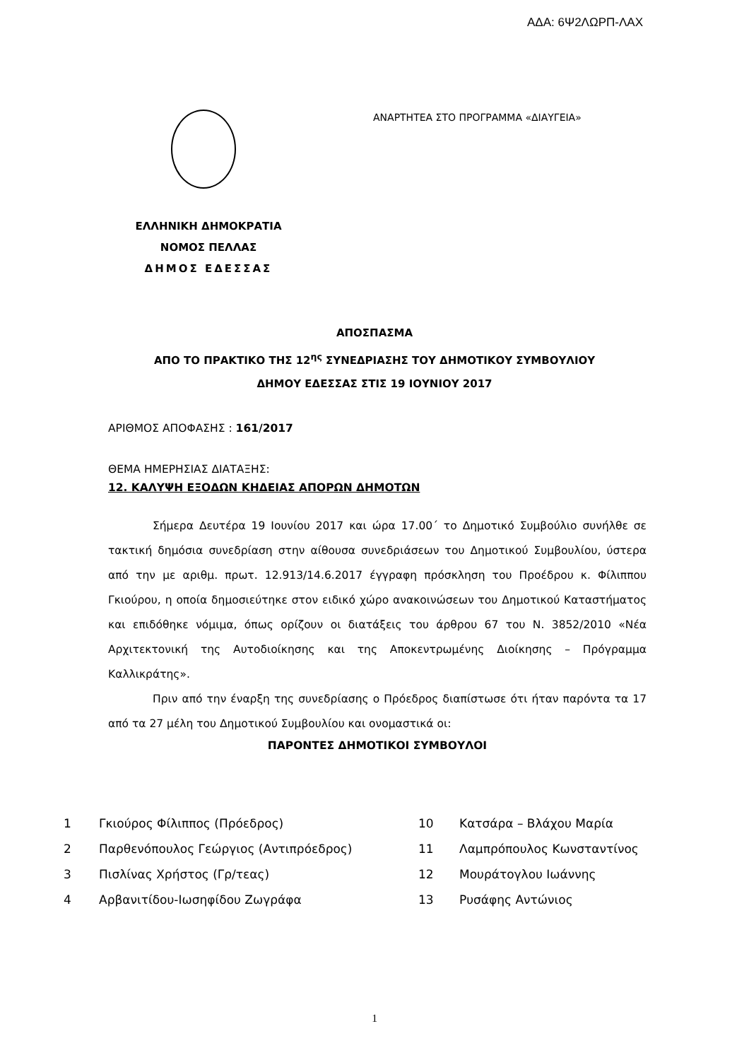ΑΔΑ: 6Ψ2ΛΩΡΠ-ΛΑΧ
ΑΝΑΡΤΗΤΕΑ ΣΤΟ ΠΡΟΓΡΑΜΜΑ «ΔΙΑΥΓΕΙΑ»
ΕΛΛΗΝΙΚΗ ΔΗΜΟΚΡΑΤΙΑ
ΝΟΜΟΣ ΠΕΛΛΑΣ
ΔΗΜΟΣ ΕΔΕΣΣΑΣ
ΑΠΟΣΠΑΣΜΑ
ΑΠΟ ΤΟ ΠΡΑΚΤΙΚΟ ΤΗΣ 12<sup>ης</sup> ΣΥΝΕΔΡΙΑΣΗΣ ΤΟΥ ΔΗΜΟΤΙΚΟΥ ΣΥΜΒΟΥΛΙΟΥ
ΔΗΜΟΥ ΕΔΕΣΣΑΣ ΣΤΙΣ 19 ΙΟΥΝΙΟΥ 2017
ΑΡΙΘΜΟΣ ΑΠΟΦΑΣΗΣ : 161/2017
ΘΕΜΑ ΗΜΕΡΗΣΙΑΣ ΔΙΑΤΑΞΗΣ:
12. ΚΑΛΥΨΗ ΕΞΟΔΩΝ ΚΗΔΕΙΑΣ ΑΠΟΡΩΝ ΔΗΜΟΤΩΝ
Σήμερα Δευτέρα 19 Ιουνίου 2017 και ώρα 17.00΄ το Δημοτικό Συμβούλιο συνήλθε σε τακτική δημόσια συνεδρίαση στην αίθουσα συνεδριάσεων του Δημοτικού Συμβουλίου, ύστερα από την με αριθμ. πρωτ. 12.913/14.6.2017 έγγραφη πρόσκληση του Προέδρου κ. Φίλιππου Γκιούρου, η οποία δημοσιεύτηκε στον ειδικό χώρο ανακοινώσεων του Δημοτικού Καταστήματος και επιδόθηκε νόμιμα, όπως ορίζουν οι διατάξεις του άρθρου 67 του Ν. 3852/2010 «Νέα Αρχιτεκτονική της Αυτοδιοίκησης και της Αποκεντρωμένης Διοίκησης – Πρόγραμμα Καλλικράτης».
Πριν από την έναρξη της συνεδρίασης ο Πρόεδρος διαπίστωσε ότι ήταν παρόντα τα 17 από τα 27 μέλη του Δημοτικού Συμβουλίου και ονομαστικά οι:
ΠΑΡΟΝΤΕΣ ΔΗΜΟΤΙΚΟΙ ΣΥΜΒΟΥΛΟΙ
| 1 | Γκιούρος Φίλιππος (Πρόεδρος) | 10 | Κατσάρα – Βλάχου Μαρία |
| 2 | Παρθενόπουλος Γεώργιος (Αντιπρόεδρος) | 11 | Λαμπρόπουλος Κωνσταντίνος |
| 3 | Πισλίνας Χρήστος (Γρ/τεας) | 12 | Μουράτογλου Ιωάννης |
| 4 | Αρβανιτίδου-Ιωσηφίδου Ζωγράφα | 13 | Ρυσάφης Αντώνιος |
1